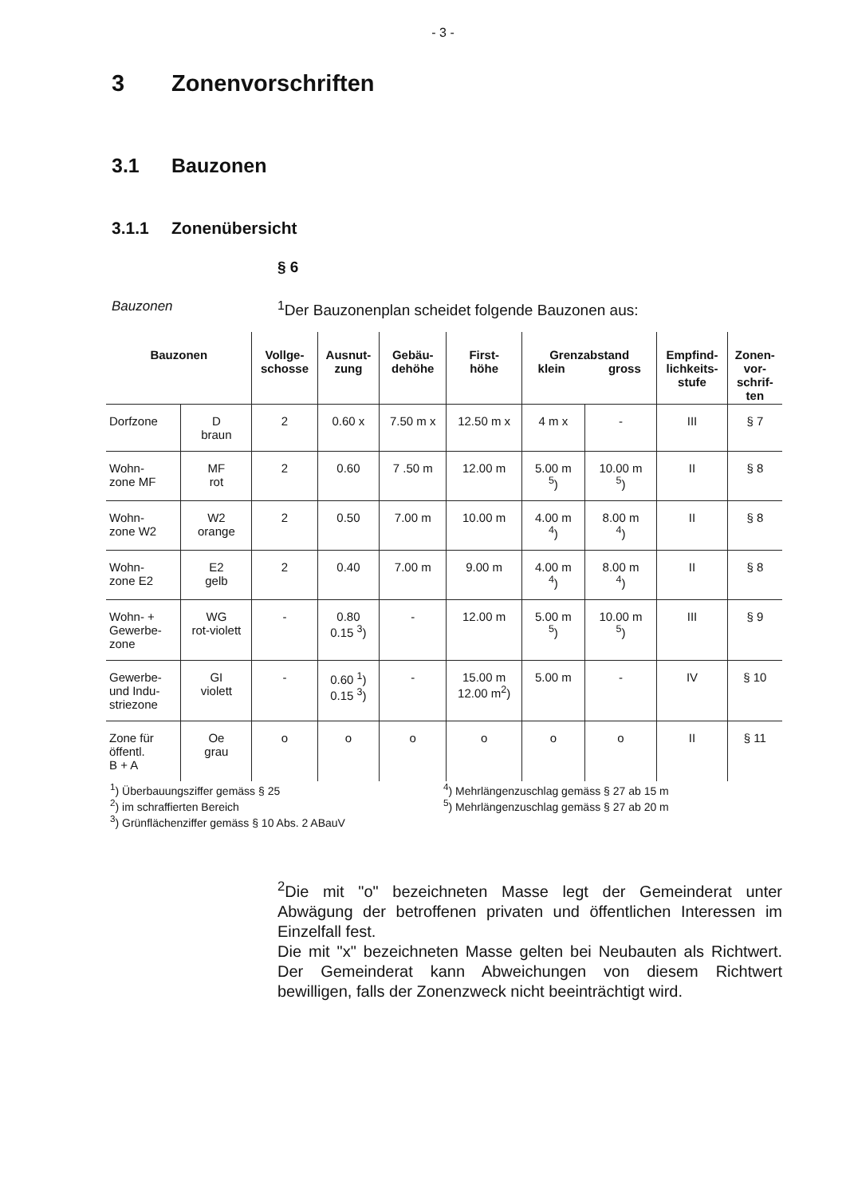- 3 -
3 Zonenvorschriften
3.1 Bauzonen
3.1.1 Zonenübersicht
§ 6
Bauzonen <sup>1</sup> Der Bauzonenplan scheidet folgende Bauzonen aus:
| Bauzonen | | Vollge- schosse | Ausnut- zung | Gebäu- dehöhe | First- höhe | Grenzabstand klein gross | | Empfind- lichkeits- stufe | Zonen- vor- schrif- ten |
| --- | --- | --- | --- | --- | --- | --- | --- | --- | --- |
| Dorfzone | D braun | 2 | 0.60 x | 7.50 m x | 12.50 m x | 4 m x | - | III | § 7 |
| Wohn- zone MF | MF rot | 2 | 0.60 | 7 .50 m | 12.00 m | 5.00 m <sup>5</sup>) | 10.00 m <sup>5</sup>) | II | § 8 |
| Wohn- zone W2 | W2 orange | 2 | 0.50 | 7.00 m | 10.00 m | 4.00 m <sup>4</sup>) | 8.00 m <sup>4</sup>) | II | § 8 |
| Wohn- zone E2 | E2 gelb | 2 | 0.40 | 7.00 m | 9.00 m | 4.00 m <sup>4</sup>) | 8.00 m <sup>4</sup>) | II | § 8 |
| Wohn- + Gewerbe- zone | WG rot-violett | - | 0.80 0.15 <sup>3</sup>) | - | 12.00 m | 5.00 m <sup>5</sup>) | 10.00 m <sup>5</sup>) | III | § 9 |
| Gewerbe- und Indu- striezone | GI violett | - | 0.60 <sup>1</sup>) 0.15 <sup>3</sup>) | - | 15.00 m 12.00 m<sup>2</sup>) | 5.00 m | - | IV | § 10 |
| Zone für öffentl. B + A | Oe grau | o | o | o | o | o | o | II | § 11 |
<sup>1</sup>) Überbauungsziffer gemäss § 25
<sup>2</sup>) im schraffierten Bereich
<sup>3</sup>) Grünflächenziffer gemäss § 10 Abs. 2 ABauV
<sup>4</sup>) Mehrlängenzuschlag gemäss § 27 ab 15 m
<sup>5</sup>) Mehrlängenzuschlag gemäss § 27 ab 20 m
<sup>2</sup> Die mit "o" bezeichneten Masse legt der Gemeinderat unter Abwägung der betroffenen privaten und öffentlichen Interessen im Einzelfall fest.
Die mit "x" bezeichneten Masse gelten bei Neubauten als Richtwert. Der Gemeinderat kann Abweichungen von diesem Richtwert bewilligen, falls der Zonenzweck nicht beeinträchtigt wird.